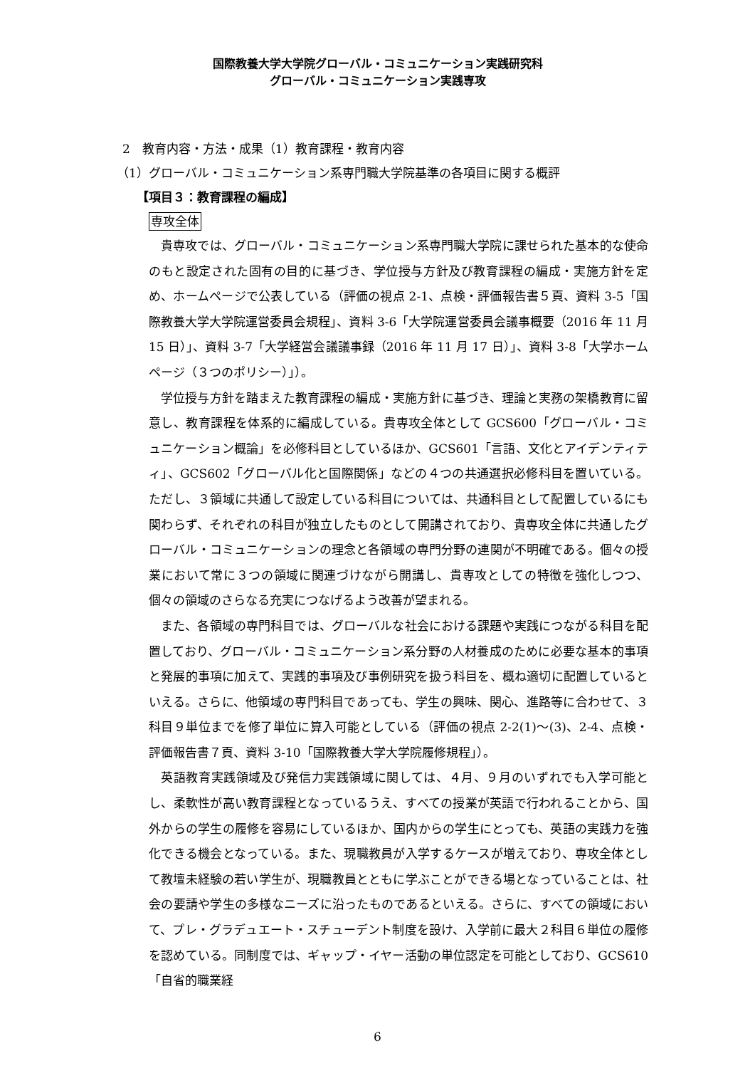国際教養大学大学院グローバル・コミュニケーション実践研究科
グローバル・コミュニケーション実践専攻
2　教育内容・方法・成果（1）教育課程・教育内容
（1）グローバル・コミュニケーション系専門職大学院基準の各項目に関する概評
【項目３：教育課程の編成】
専攻全体
貴専攻では、グローバル・コミュニケーション系専門職大学院に課せられた基本的な使命のもと設定された固有の目的に基づき、学位授与方針及び教育課程の編成・実施方針を定め、ホームページで公表している（評価の視点 2-1、点検・評価報告書５頁、資料 3-5「国際教養大学大学院運営委員会規程」、資料 3-6「大学院運営委員会議事概要（2016 年 11 月 15 日）」、資料 3-7「大学経営会議議事録（2016 年 11 月 17 日）」、資料 3-8「大学ホームページ（３つのポリシー）」）。
学位授与方針を踏まえた教育課程の編成・実施方針に基づき、理論と実務の架橋教育に留意し、教育課程を体系的に編成している。貴専攻全体として GCS600「グローバル・コミュニケーション概論」を必修科目としているほか、GCS601「言語、文化とアイデンティティ」、GCS602「グローバル化と国際関係」などの４つの共通選択必修科目を置いている。ただし、３領域に共通して設定している科目については、共通科目として配置しているにも関わらず、それぞれの科目が独立したものとして開講されており、貴専攻全体に共通したグローバル・コミュニケーションの理念と各領域の専門分野の連関が不明確である。個々の授業において常に３つの領域に関連づけながら開講し、貴専攻としての特徴を強化しつつ、個々の領域のさらなる充実につなげるよう改善が望まれる。
また、各領域の専門科目では、グローバルな社会における課題や実践につながる科目を配置しており、グローバル・コミュニケーション系分野の人材養成のために必要な基本的事項と発展的事項に加えて、実践的事項及び事例研究を扱う科目を、概ね適切に配置しているといえる。さらに、他領域の専門科目であっても、学生の興味、関心、進路等に合わせて、３科目９単位までを修了単位に算入可能としている（評価の視点 2-2(1)～(3)、2-4、点検・評価報告書７頁、資料 3-10「国際教養大学大学院履修規程」）。
英語教育実践領域及び発信力実践領域に関しては、４月、９月のいずれでも入学可能とし、柔軟性が高い教育課程となっているうえ、すべての授業が英語で行われることから、国外からの学生の履修を容易にしているほか、国内からの学生にとっても、英語の実践力を強化できる機会となっている。また、現職教員が入学するケースが増えており、専攻全体として教壇未経験の若い学生が、現職教員とともに学ぶことができる場となっていることは、社会の要請や学生の多様なニーズに沿ったものであるといえる。さらに、すべての領域において、プレ・グラデュエート・スチューデント制度を設け、入学前に最大２科目６単位の履修を認めている。同制度では、ギャップ・イヤー活動の単位認定を可能としており、GCS610「自省的職業経
6